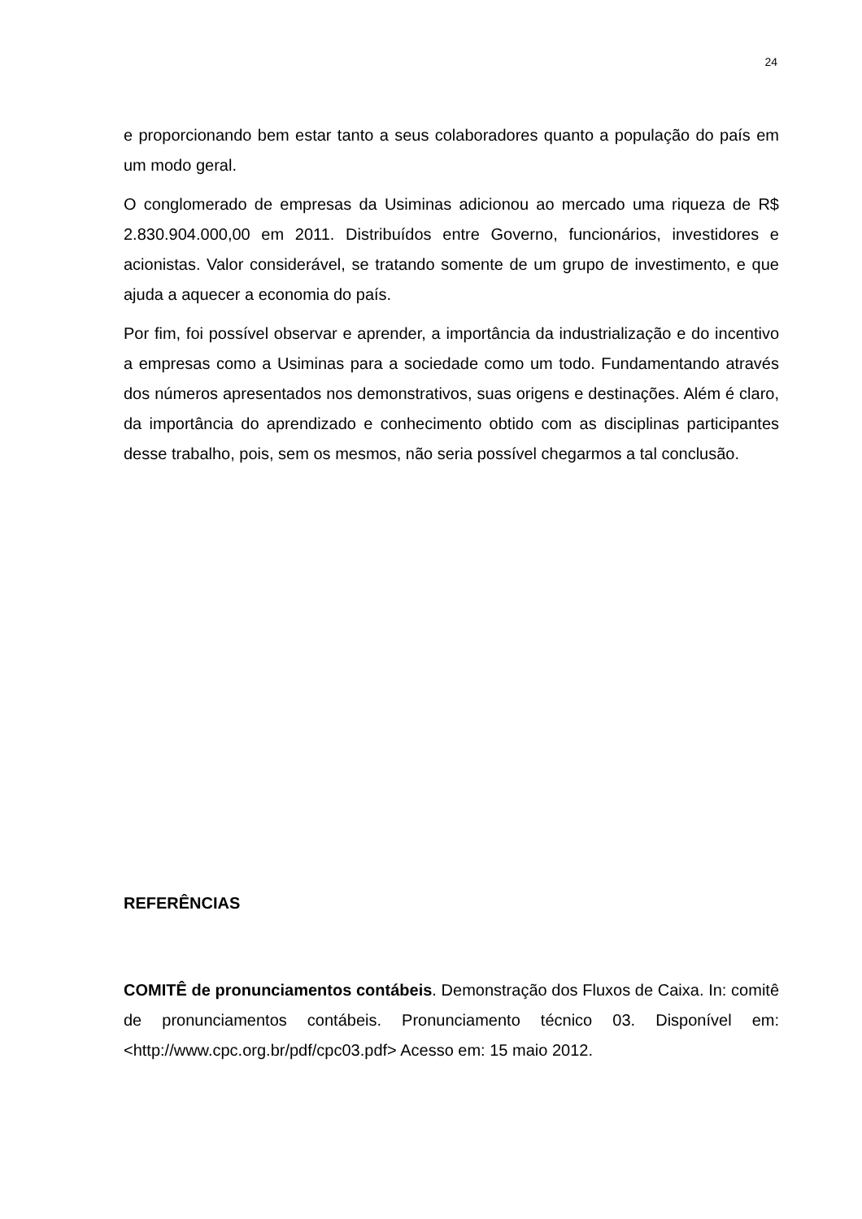24
e proporcionando bem estar tanto a seus colaboradores quanto a população do país em um modo geral.
O conglomerado de empresas da Usiminas adicionou ao mercado uma riqueza de R$ 2.830.904.000,00 em 2011. Distribuídos entre Governo, funcionários, investidores e acionistas. Valor considerável, se tratando somente de um grupo de investimento, e que ajuda a aquecer a economia do país.
Por fim, foi possível observar e aprender, a importância da industrialização e do incentivo a empresas como a Usiminas para a sociedade como um todo. Fundamentando através dos números apresentados nos demonstrativos, suas origens e destinações. Além é claro, da importância do aprendizado e conhecimento obtido com as disciplinas participantes desse trabalho, pois, sem os mesmos, não seria possível chegarmos a tal conclusão.
REFERÊNCIAS
COMITÊ de pronunciamentos contábeis. Demonstração dos Fluxos de Caixa. In: comitê de pronunciamentos contábeis. Pronunciamento técnico 03. Disponível em: <http://www.cpc.org.br/pdf/cpc03.pdf> Acesso em: 15 maio 2012.